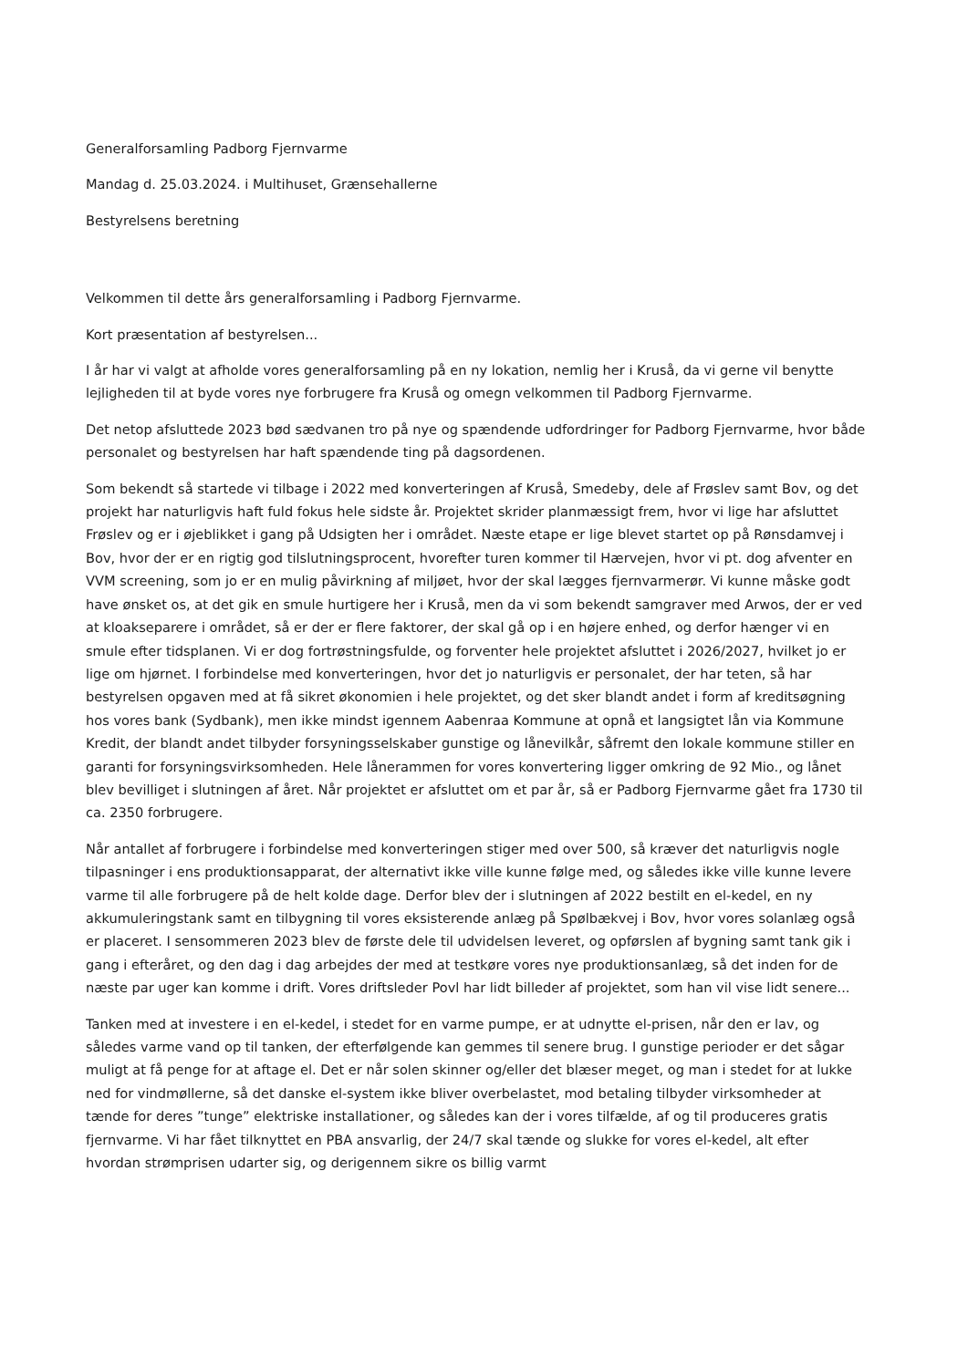Generalforsamling Padborg Fjernvarme
Mandag d. 25.03.2024. i Multihuset, Grænsehallerne
Bestyrelsens beretning
Velkommen til dette års generalforsamling i Padborg Fjernvarme.
Kort præsentation af bestyrelsen...
I år har vi valgt at afholde vores generalforsamling på en ny lokation, nemlig her i Kruså, da vi gerne vil benytte lejligheden til at byde vores nye forbrugere fra Kruså og omegn velkommen til Padborg Fjernvarme.
Det netop afsluttede 2023 bød sædvanen tro på nye og spændende udfordringer for Padborg Fjernvarme, hvor både personalet og bestyrelsen har haft spændende ting på dagsordenen.
Som bekendt så startede vi tilbage i 2022 med konverteringen af Kruså, Smedeby, dele af Frøslev samt Bov, og det projekt har naturligvis haft fuld fokus hele sidste år. Projektet skrider planmæssigt frem, hvor vi lige har afsluttet Frøslev og er i øjeblikket i gang på Udsigten her i området. Næste etape er lige blevet startet op på Rønsdamvej i Bov, hvor der er en rigtig god tilslutningsprocent, hvorefter turen kommer til Hærvejen, hvor vi pt. dog afventer en VVM screening, som jo er en mulig påvirkning af miljøet, hvor der skal lægges fjernvarmerør. Vi kunne måske godt have ønsket os, at det gik en smule hurtigere her i Kruså, men da vi som bekendt samgraver med Arwos, der er ved at kloakseparere i området, så er der er flere faktorer, der skal gå op i en højere enhed, og derfor hænger vi en smule efter tidsplanen. Vi er dog fortrøstningsfulde, og forventer hele projektet afsluttet i 2026/2027, hvilket jo er lige om hjørnet. I forbindelse med konverteringen, hvor det jo naturligvis er personalet, der har teten, så har bestyrelsen opgaven med at få sikret økonomien i hele projektet, og det sker blandt andet i form af kreditsøgning hos vores bank (Sydbank), men ikke mindst igennem Aabenraa Kommune at opnå et langsigtet lån via Kommune Kredit, der blandt andet tilbyder forsyningsselskaber gunstige og lånevilkår, såfremt den lokale kommune stiller en garanti for forsyningsvirksomheden. Hele lånerammen for vores konvertering ligger omkring de 92 Mio., og lånet blev bevilliget i slutningen af året. Når projektet er afsluttet om et par år, så er Padborg Fjernvarme gået fra 1730 til ca. 2350 forbrugere.
Når antallet af forbrugere i forbindelse med konverteringen stiger med over 500, så kræver det naturligvis nogle tilpasninger i ens produktionsapparat, der alternativt ikke ville kunne følge med, og således ikke ville kunne levere varme til alle forbrugere på de helt kolde dage. Derfor blev der i slutningen af 2022 bestilt en el-kedel, en ny akkumuleringstank samt en tilbygning til vores eksisterende anlæg på Spølbækvej i Bov, hvor vores solanlæg også er placeret. I sensommeren 2023 blev de første dele til udvidelsen leveret, og opførslen af bygning samt tank gik i gang i efteråret, og den dag i dag arbejdes der med at testkøre vores nye produktionsanlæg, så det inden for de næste par uger kan komme i drift. Vores driftsleder Povl har lidt billeder af projektet, som han vil vise lidt senere...
Tanken med at investere i en el-kedel, i stedet for en varme pumpe, er at udnytte el-prisen, når den er lav, og således varme vand op til tanken, der efterfølgende kan gemmes til senere brug. I gunstige perioder er det sågar muligt at få penge for at aftage el. Det er når solen skinner og/eller det blæser meget, og man i stedet for at lukke ned for vindmøllerne, så det danske el-system ikke bliver overbelastet, mod betaling tilbyder virksomheder at tænde for deres ”tunge” elektriske installationer, og således kan der i vores tilfælde, af og til produceres gratis fjernvarme. Vi har fået tilknyttet en PBA ansvarlig, der 24/7 skal tænde og slukke for vores el-kedel, alt efter hvordan strømprisen udarter sig, og derigennem sikre os billig varmt